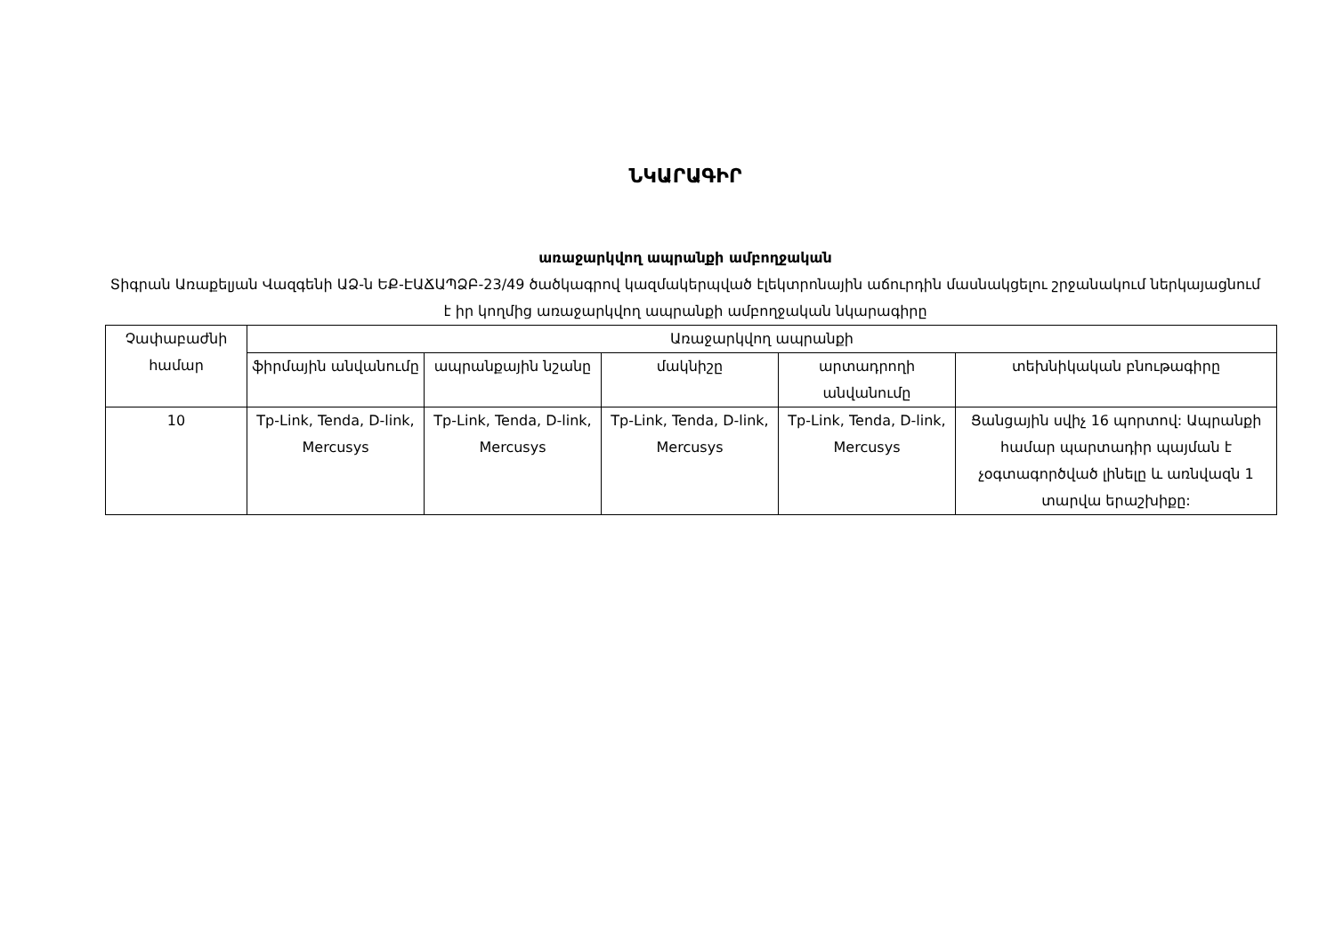ՆԿԱՐԱԳԻՐ
առաջարկվող ապրանքի ամբողջական
Տիգրան Առաքելյան Վազգենի ԱՁ-ն ԵՔ-ԷԱՃԱՊՁԲ-23/49 ծածկագրով կազմակերպված էլեկտրոնային աճուրդին մասնակցելու շրջանակում ներկայացնում է իր կողմից առաջարկվող ապրանքի ամբողջական նկարագիրը
| Չափաբաժնի համար | Առաջարկվող ապրանքի | | | | |
| --- | --- | --- | --- | --- | --- |
| | ֆիրմային անվանումը | ապրանքային նշանը | մակնիշը | արտադրողի անվանումը | տեխնիկական բնութագիրը |
| 10 | Tp-Link, Tenda, D-link, Mercusys | Tp-Link, Tenda, D-link, Mercusys | Tp-Link, Tenda, D-link, Mercusys | Tp-Link, Tenda, D-link, Mercusys | Ցանցային սվիչ 16 պորտով: Ապրանքի համար պարտադիր պայման է չօգտագործված լինելը և առնվազն 1 տարվա երաշխիքը: |